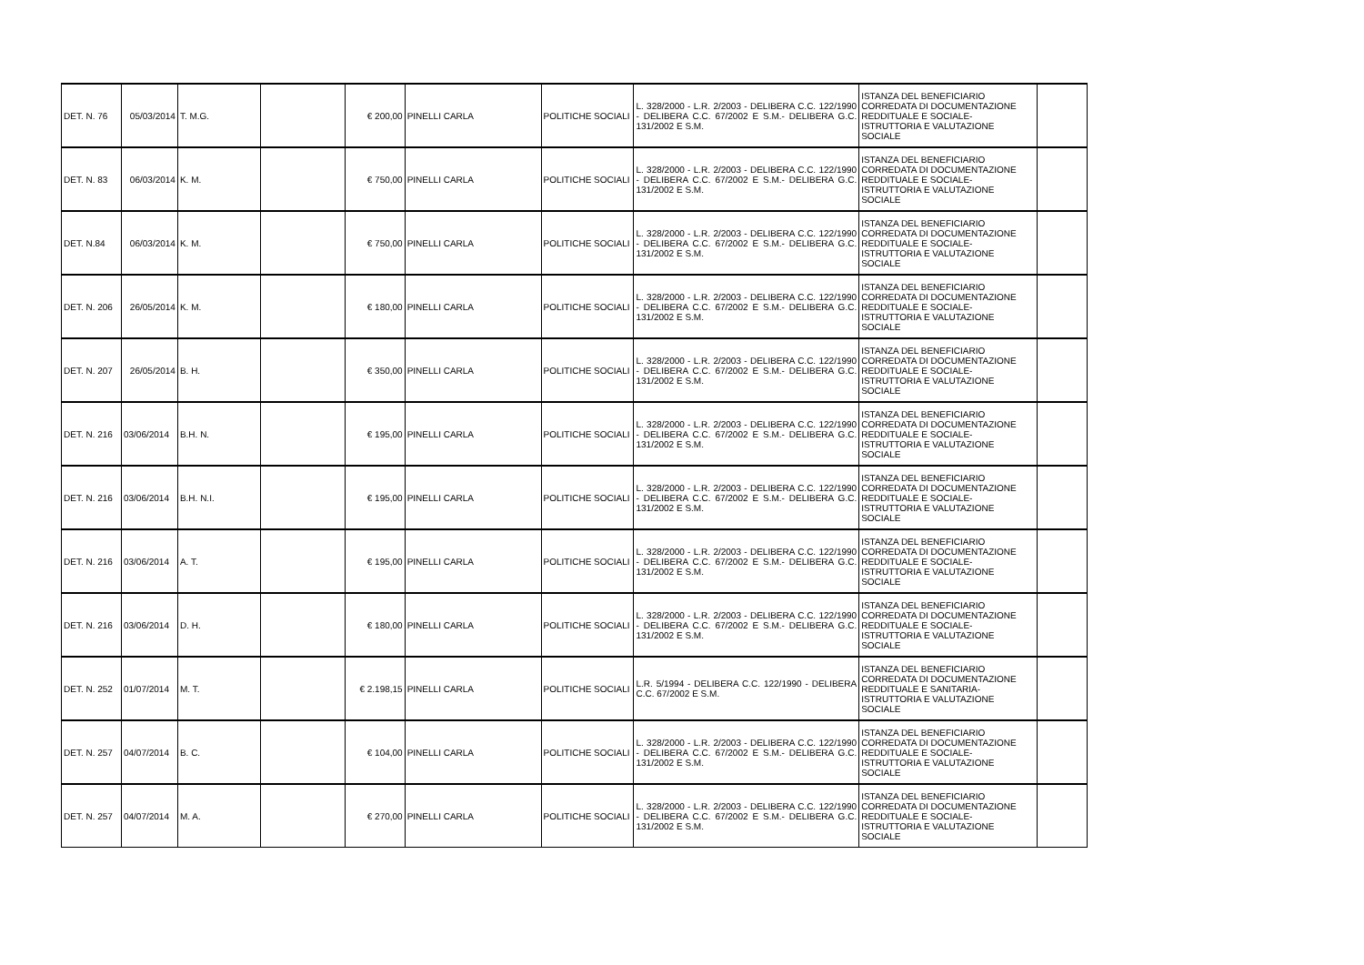| DET. N. 76 | 05/03/2014 | T. M.G. | | € 200,00 | PINELLI CARLA | POLITICHE SOCIALI | L. 328/2000 - L.R. 2/2003 - DELIBERA C.C. 122/1990 - DELIBERA C.C. 67/2002 E S.M.- DELIBERA G.C. 131/2002 E S.M. | ISTANZA DEL BENEFICIARIO CORREDATA DI DOCUMENTAZIONE REDDITUALE E SOCIALE- ISTRUTTORIA E VALUTAZIONE SOCIALE | |
| DET. N. 83 | 06/03/2014 | K. M. | | € 750,00 | PINELLI CARLA | POLITICHE SOCIALI | L. 328/2000 - L.R. 2/2003 - DELIBERA C.C. 122/1990 - DELIBERA C.C. 67/2002 E S.M.- DELIBERA G.C. 131/2002 E S.M. | ISTANZA DEL BENEFICIARIO CORREDATA DI DOCUMENTAZIONE REDDITUALE E SOCIALE- ISTRUTTORIA E VALUTAZIONE SOCIALE | |
| DET. N.84 | 06/03/2014 | K. M. | | € 750,00 | PINELLI CARLA | POLITICHE SOCIALI | L. 328/2000 - L.R. 2/2003 - DELIBERA C.C. 122/1990 - DELIBERA C.C. 67/2002 E S.M.- DELIBERA G.C. 131/2002 E S.M. | ISTANZA DEL BENEFICIARIO CORREDATA DI DOCUMENTAZIONE REDDITUALE E SOCIALE- ISTRUTTORIA E VALUTAZIONE SOCIALE | |
| DET. N. 206 | 26/05/2014 | K. M. | | € 180,00 | PINELLI CARLA | POLITICHE SOCIALI | L. 328/2000 - L.R. 2/2003 - DELIBERA C.C. 122/1990 - DELIBERA C.C. 67/2002 E S.M.- DELIBERA G.C. 131/2002 E S.M. | ISTANZA DEL BENEFICIARIO CORREDATA DI DOCUMENTAZIONE REDDITUALE E SOCIALE- ISTRUTTORIA E VALUTAZIONE SOCIALE | |
| DET. N. 207 | 26/05/2014 | B. H. | | € 350,00 | PINELLI CARLA | POLITICHE SOCIALI | L. 328/2000 - L.R. 2/2003 - DELIBERA C.C. 122/1990 - DELIBERA C.C. 67/2002 E S.M.- DELIBERA G.C. 131/2002 E S.M. | ISTANZA DEL BENEFICIARIO CORREDATA DI DOCUMENTAZIONE REDDITUALE E SOCIALE- ISTRUTTORIA E VALUTAZIONE SOCIALE | |
| DET. N. 216 | 03/06/2014 | B.H. N. | | € 195,00 | PINELLI CARLA | POLITICHE SOCIALI | L. 328/2000 - L.R. 2/2003 - DELIBERA C.C. 122/1990 - DELIBERA C.C. 67/2002 E S.M.- DELIBERA G.C. 131/2002 E S.M. | ISTANZA DEL BENEFICIARIO CORREDATA DI DOCUMENTAZIONE REDDITUALE E SOCIALE- ISTRUTTORIA E VALUTAZIONE SOCIALE | |
| DET. N. 216 | 03/06/2014 | B.H. N.I. | | € 195,00 | PINELLI CARLA | POLITICHE SOCIALI | L. 328/2000 - L.R. 2/2003 - DELIBERA C.C. 122/1990 - DELIBERA C.C. 67/2002 E S.M.- DELIBERA G.C. 131/2002 E S.M. | ISTANZA DEL BENEFICIARIO CORREDATA DI DOCUMENTAZIONE REDDITUALE E SOCIALE- ISTRUTTORIA E VALUTAZIONE SOCIALE | |
| DET. N. 216 | 03/06/2014 | A. T. | | € 195,00 | PINELLI CARLA | POLITICHE SOCIALI | L. 328/2000 - L.R. 2/2003 - DELIBERA C.C. 122/1990 - DELIBERA C.C. 67/2002 E S.M.- DELIBERA G.C. 131/2002 E S.M. | ISTANZA DEL BENEFICIARIO CORREDATA DI DOCUMENTAZIONE REDDITUALE E SOCIALE- ISTRUTTORIA E VALUTAZIONE SOCIALE | |
| DET. N. 216 | 03/06/2014 | D. H. | | € 180,00 | PINELLI CARLA | POLITICHE SOCIALI | L. 328/2000 - L.R. 2/2003 - DELIBERA C.C. 122/1990 - DELIBERA C.C. 67/2002 E S.M.- DELIBERA G.C. 131/2002 E S.M. | ISTANZA DEL BENEFICIARIO CORREDATA DI DOCUMENTAZIONE REDDITUALE E SOCIALE- ISTRUTTORIA E VALUTAZIONE SOCIALE | |
| DET. N. 252 | 01/07/2014 | M. T. | | € 2.198,15 | PINELLI CARLA | POLITICHE SOCIALI | L.R. 5/1994 - DELIBERA C.C. 122/1990 - DELIBERA C.C. 67/2002 E S.M. | ISTANZA DEL BENEFICIARIO CORREDATA DI DOCUMENTAZIONE REDDITUALE E SANITARIA- ISTRUTTORIA E VALUTAZIONE SOCIALE | |
| DET. N. 257 | 04/07/2014 | B. C. | | € 104,00 | PINELLI CARLA | POLITICHE SOCIALI | L. 328/2000 - L.R. 2/2003 - DELIBERA C.C. 122/1990 - DELIBERA C.C. 67/2002 E S.M.- DELIBERA G.C. 131/2002 E S.M. | ISTANZA DEL BENEFICIARIO CORREDATA DI DOCUMENTAZIONE REDDITUALE E SOCIALE- ISTRUTTORIA E VALUTAZIONE SOCIALE | |
| DET. N. 257 | 04/07/2014 | M. A. | | € 270,00 | PINELLI CARLA | POLITICHE SOCIALI | L. 328/2000 - L.R. 2/2003 - DELIBERA C.C. 122/1990 - DELIBERA C.C. 67/2002 E S.M.- DELIBERA G.C. 131/2002 E S.M. | ISTANZA DEL BENEFICIARIO CORREDATA DI DOCUMENTAZIONE REDDITUALE E SOCIALE- ISTRUTTORIA E VALUTAZIONE SOCIALE | |